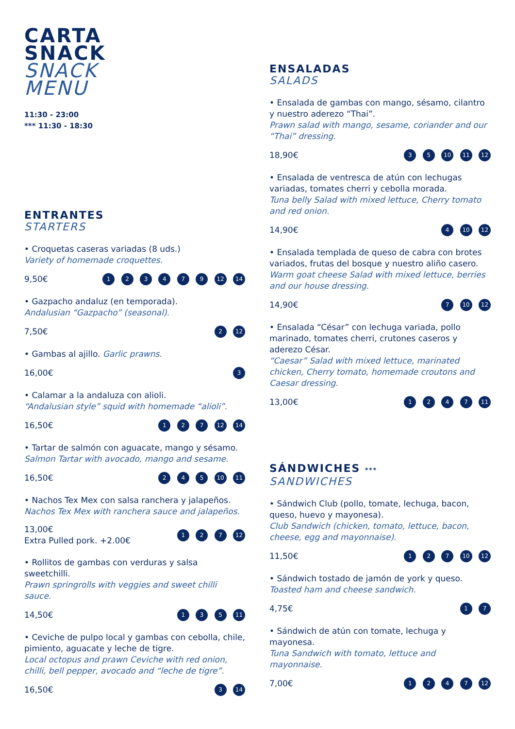CARTA
SNACK
SNACK
MENU
11:30 - 23:00
*** 11:30 - 18:30
ENTRANTES
STARTERS
• Croquetas caseras variadas (8 uds.)
Variety of homemade croquettes.
9,50€ 1 2 3 4 7 9 12 14
• Gazpacho andaluz (en temporada).
Andalusian “Gazpacho” (seasonal).
7,50€ 2 12
• Gambas al ajillo. Garlic prawns.
16,00€ 3
• Calamar a la andaluza con alioli.
“Andalusian style” squid with homemade “alioli”.
16,50€ 1 2 7 12 14
• Tartar de salmón con aguacate, mango y sésamo.
Salmon Tartar with avocado, mango and sesame.
16,50€ 2 4 5 10 11
• Nachos Tex Mex con salsa ranchera y jalapeños.
Nachos Tex Mex with ranchera sauce and jalapeños.
13,00€
Extra Pulled pork. +2.00€ 1 2 7 12
• Rollitos de gambas con verduras y salsa sweetchilli.
Prawn springrolls with veggies and sweet chilli sauce.
14,50€ 1 3 5 11
• Ceviche de pulpo local y gambas con cebolla, chile, pimiento, aguacate y leche de tigre.
Local octopus and prawn Ceviche with red onion, chilli, bell pepper, avocado and “leche de tigre”.
16,50€ 3 14
ENSALADAS
SALADS
• Ensalada de gambas con mango, sésamo, cilantro y nuestro aderezo “Thai”.
Prawn salad with mango, sesame, coriander and our “Thai” dressing.
18,90€ 3 5 10 11 12
• Ensalada de ventresca de atún con lechugas variadas, tomates cherri y cebolla morada.
Tuna belly Salad with mixed lettuce, Cherry tomato and red onion.
14,90€ 4 10 12
• Ensalada templada de queso de cabra con brotes variados, frutas del bosque y nuestro aliño casero.
Warm goat cheese Salad with mixed lettuce, berries and our house dressing.
14,90€ 7 10 12
• Ensalada “César” con lechuga variada, pollo marinado, tomates cherri, crutones caseros y aderezo César.
“Caesar” Salad with mixed lettuce, marinated chicken, Cherry tomato, homemade croutons and Caesar dressing.
13,00€ 1 2 4 7 11
SÁNDWICHES ***
SANDWICHES
• Sándwich Club (pollo, tomate, lechuga, bacon, queso, huevo y mayonesa).
Club Sandwich (chicken, tomato, lettuce, bacon, cheese, egg and mayonnaise).
11,50€ 1 2 7 10 12
• Sándwich tostado de jamón de york y queso.
Toasted ham and cheese sandwich.
4,75€ 1 7
• Sándwich de atún con tomate, lechuga y mayonesa.
Tuna Sandwich with tomato, lettuce and mayonnaise.
7,00€ 1 2 4 7 12